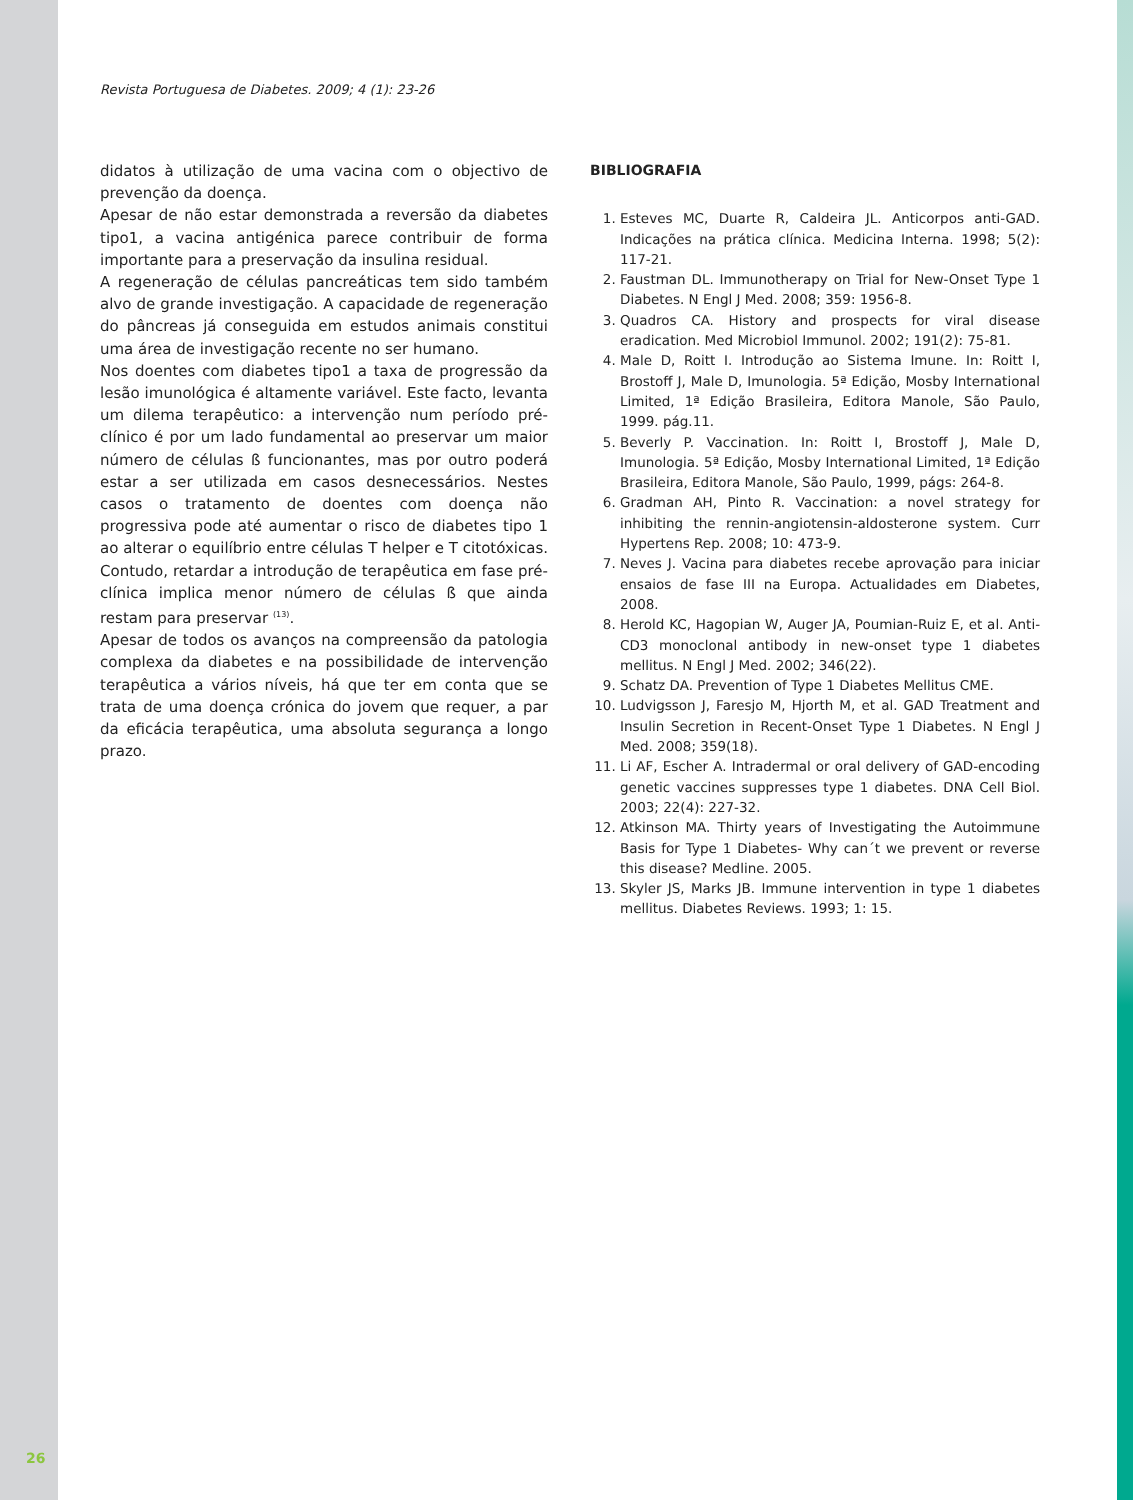Revista Portuguesa de Diabetes. 2009; 4 (1): 23-26
didatos à utilização de uma vacina com o objectivo de prevenção da doença.
Apesar de não estar demonstrada a reversão da diabetes tipo1, a vacina antigénica parece contribuir de forma importante para a preservação da insulina residual.
A regeneração de células pancreáticas tem sido também alvo de grande investigação. A capacidade de regeneração do pâncreas já conseguida em estudos animais constitui uma área de investigação recente no ser humano.
Nos doentes com diabetes tipo1 a taxa de progressão da lesão imunológica é altamente variável. Este facto, levanta um dilema terapêutico: a intervenção num período pré-clínico é por um lado fundamental ao preservar um maior número de células ß funcionantes, mas por outro poderá estar a ser utilizada em casos desnecessários. Nestes casos o tratamento de doentes com doença não progressiva pode até aumentar o risco de diabetes tipo 1 ao alterar o equilíbrio entre células T helper e T citotóxicas. Contudo, retardar a introdução de terapêutica em fase pré-clínica implica menor número de células ß que ainda restam para preservar <sup>(13)</sup>.
Apesar de todos os avanços na compreensão da patologia complexa da diabetes e na possibilidade de intervenção terapêutica a vários níveis, há que ter em conta que se trata de uma doença crónica do jovem que requer, a par da eficácia terapêutica, uma absoluta segurança a longo prazo.
BIBLIOGRAFIA
1. Esteves MC, Duarte R, Caldeira JL. Anticorpos anti-GAD. Indicações na prática clínica. Medicina Interna. 1998; 5(2): 117-21.
2. Faustman DL. Immunotherapy on Trial for New-Onset Type 1 Diabetes. N Engl J Med. 2008; 359: 1956-8.
3. Quadros CA. History and prospects for viral disease eradication. Med Microbiol Immunol. 2002; 191(2): 75-81.
4. Male D, Roitt I. Introdução ao Sistema Imune. In: Roitt I, Brostoff J, Male D, Imunologia. 5ª Edição, Mosby International Limited, 1ª Edição Brasileira, Editora Manole, São Paulo, 1999. pág.11.
5. Beverly P. Vaccination. In: Roitt I, Brostoff J, Male D, Imunologia. 5ª Edição, Mosby International Limited, 1ª Edição Brasileira, Editora Manole, São Paulo, 1999, págs: 264-8.
6. Gradman AH, Pinto R. Vaccination: a novel strategy for inhibiting the rennin-angiotensin-aldosterone system. Curr Hypertens Rep. 2008; 10: 473-9.
7. Neves J. Vacina para diabetes recebe aprovação para iniciar ensaios de fase III na Europa. Actualidades em Diabetes, 2008.
8. Herold KC, Hagopian W, Auger JA, Poumian-Ruiz E, et al. Anti-CD3 monoclonal antibody in new-onset type 1 diabetes mellitus. N Engl J Med. 2002; 346(22).
9. Schatz DA. Prevention of Type 1 Diabetes Mellitus CME.
10. Ludvigsson J, Faresjo M, Hjorth M, et al. GAD Treatment and Insulin Secretion in Recent-Onset Type 1 Diabetes. N Engl J Med. 2008; 359(18).
11. Li AF, Escher A. Intradermal or oral delivery of GAD-encoding genetic vaccines suppresses type 1 diabetes. DNA Cell Biol. 2003; 22(4): 227-32.
12. Atkinson MA. Thirty years of Investigating the Autoimmune Basis for Type 1 Diabetes- Why can´t we prevent or reverse this disease? Medline. 2005.
13. Skyler JS, Marks JB. Immune intervention in type 1 diabetes mellitus. Diabetes Reviews. 1993; 1: 15.
26